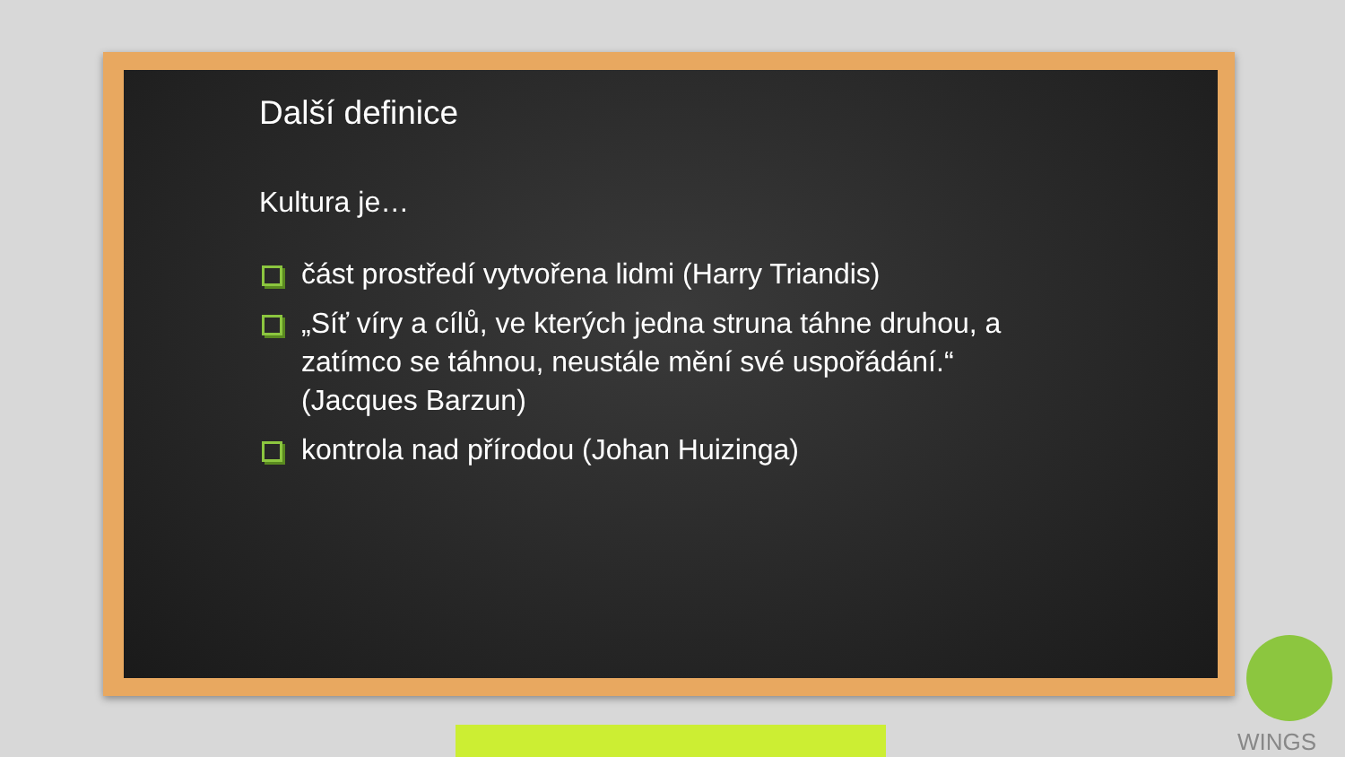Další definice
Kultura je…
část prostředí vytvořena lidmi (Harry Triandis)
„Síť víry a cílů, ve kterých jedna struna táhne druhou, a zatímco se táhnou, neustále mění své uspořádání.“ (Jacques Barzun)
kontrola nad přírodou (Johan Huizinga)
WINGS